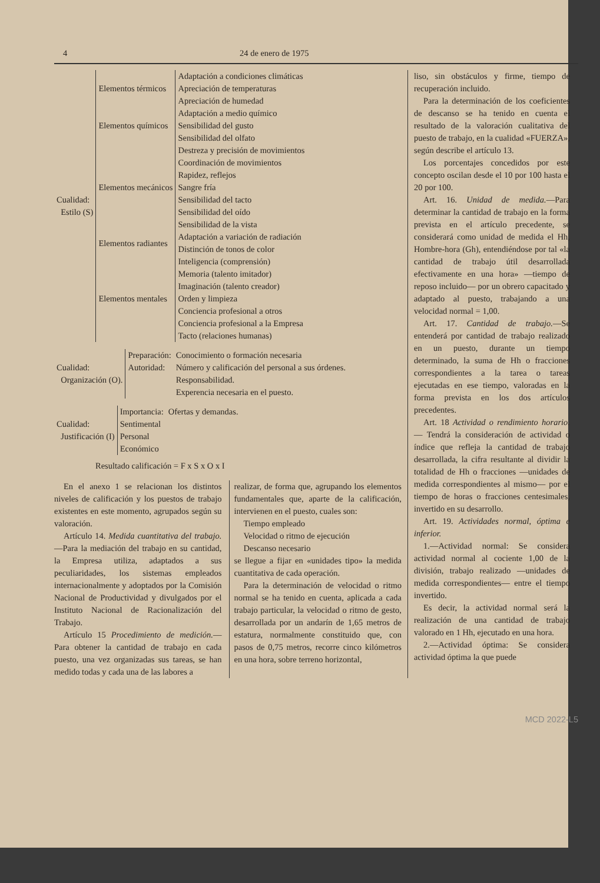4 24 de enero de 1975
| Cualidad: Estilo (S) | Elementos térmicos | Adaptación a condiciones climáticas |
| | | Apreciación de temperaturas |
| | | Apreciación de humedad |
| | Elementos químicos | Adaptación a medio químico |
| | | Sensibilidad del gusto |
| | | Sensibilidad del olfato |
| | Elementos mecánicos | Destreza y precisión de movimientos |
| | | Coordinación de movimientos |
| | | Rapidez, reflejos |
| | | Sangre fría |
| | | Sensibilidad del tacto |
| | | Sensibilidad del oído |
| | | Sensibilidad de la vista |
| | Elementos radiantes | Adaptación a variación de radiación |
| | | Distinción de tonos de color |
| | Elementos mentales | Inteligencia (comprensión) Memoria (talento imitador) Imaginación (talento creador) Orden y limpieza |
| | | Conciencia profesional a otros Conciencia profesional a la Empresa Tacto (relaciones humanas) |
| Cualidad: Organización (O). | Preparación: | Conocimiento o formación necesaria |
| | Autoridad: | Número y calificación del personal a sus órdenes. |
| | | Responsabilidad. |
| | | Experencia necesaria en el puesto. |
| Cualidad: Justificación (I) | Importancia: | Ofertas y demandas. |
| | Sentimental | |
| | Personal | |
| | Económico | |
Resultado calificación = F x S x O x I
En el anexo 1 se relacionan los distintos niveles de calificación y los puestos de trabajo existentes en este momento, agrupados según su valoración.
Artículo 14. Medida cuantitativa del trabajo.—Para la mediación del trabajo en su cantidad, la Empresa utiliza, adaptados a sus peculiaridades, los sistemas empleados internacionalmente y adoptados por la Comisión Nacional de Productividad y divulgados por el Instituto Nacional de Racionalización del Trabajo.
Artículo 15 Procedimiento de medición.—Para obtener la cantidad de trabajo en cada puesto, una vez organizadas sus tareas, se han medido todas y cada una de las labores a
realizar, de forma que, agrupando los elementos fundamentales que, aparte de la calificación, intervienen en el puesto, cuales son:
Tiempo empleado
Velocidad o ritmo de ejecución
Descanso necesario
se llegue a fijar en «unidades tipo» la medida cuantitativa de cada operación.
Para la determinación de velocidad o ritmo normal se ha tenido en cuenta, aplicada a cada trabajo particular, la velocidad o ritmo de gesto, desarrollada por un andarín de 1,65 metros de estatura, normalmente constituido que, con pasos de 0,75 metros, recorre cinco kilómetros en una hora, sobre terreno horizontal,
liso, sin obstáculos y firme, tiempo de recuperación incluido.
Para la determinación de los coeficientes de descanso se ha tenido en cuenta el resultado de la valoración cualitativa del puesto de trabajo, en la cualidad «FUERZA», según describe el artículo 13.
Los porcentajes concedidos por este concepto oscilan desde el 10 por 100 hasta el 20 por 100.
Art. 16. Unidad de medida.—Para determinar la cantidad de trabajo en la forma prevista en el artículo precedente, se considerará como unidad de medida el Hh, Hombre-hora (Gh), entendiéndose por tal «la cantidad de trabajo útil desarrollada efectivamente en una hora» —tiempo de reposo incluido— por un obrero capacitado y adaptado al puesto, trabajando a una velocidad normal = 1,00.
Art. 17. Cantidad de trabajo.—Se entenderá por cantidad de trabajo realizado en un puesto, durante un tiempo determinado, la suma de Hh o fracciones correspondientes a la tarea o tareas ejecutadas en ese tiempo, valoradas en la forma prevista en los dos artículos precedentes.
Art. 18 Actividad o rendimiento horario.— Tendrá la consideración de actividad o índice que refleja la cantidad de trabajo desarrollada, la cifra resultante al dividir la totalidad de Hh o fracciones —unidades de medida correspondientes al mismo— por el tiempo de horas o fracciones centesimales, invertido en su desarrollo.
Art. 19. Actividades normal, óptima e inferior.
1.—Actividad normal: Se considera actividad normal al cociente 1,00 de la división, trabajo realizado —unidades de medida correspondientes— entre el tiempo invertido.
Es decir, la actividad normal será la realización de una cantidad de trabajo valorado en 1 Hh, ejecutado en una hora.
2.—Actividad óptima: Se considera actividad óptima la que puede
MCD 2022-L5